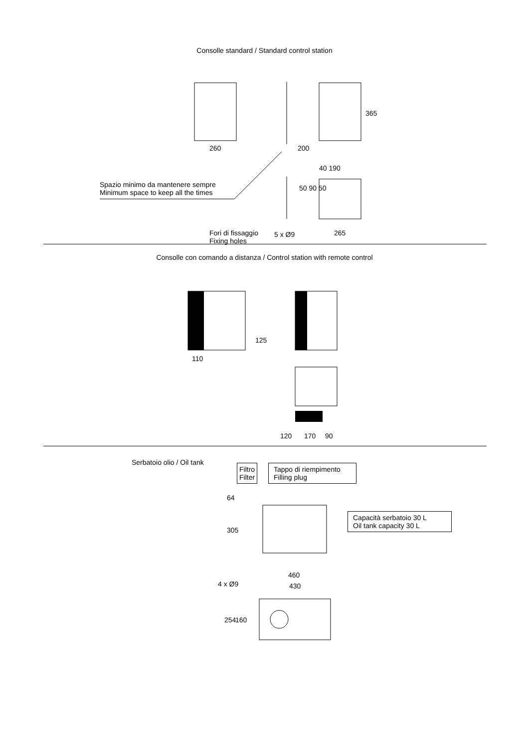Consolle standard / Standard control station
260 200
365
40 190
50 90 50
Spazio minimo da mantenere sempre
Minimum space to keep all the times
Fori di fissaggio
Fixing holes
5 x Ø9 265
Consolle con comando a distanza / Control station with remote control
110
125
120 170 90
Serbatoio olio / Oil tank
Filtro
Filter
Tappo di riempimento
Filling plug
Capacità serbatoio 30 L
Oil tank capacity 30 L
64
305
460
430
4 x Ø9
254 160